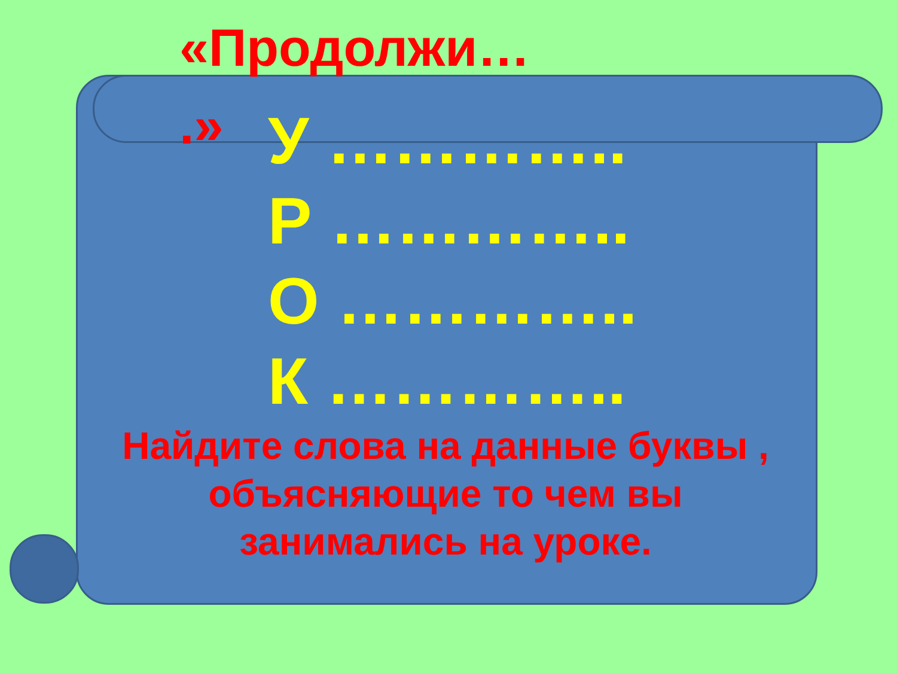«Продолжи… .»
У …………..
Р …………..
О …………..
К …………..
Найдите слова на данные буквы , объясняющие то чем вы занимались на уроке.